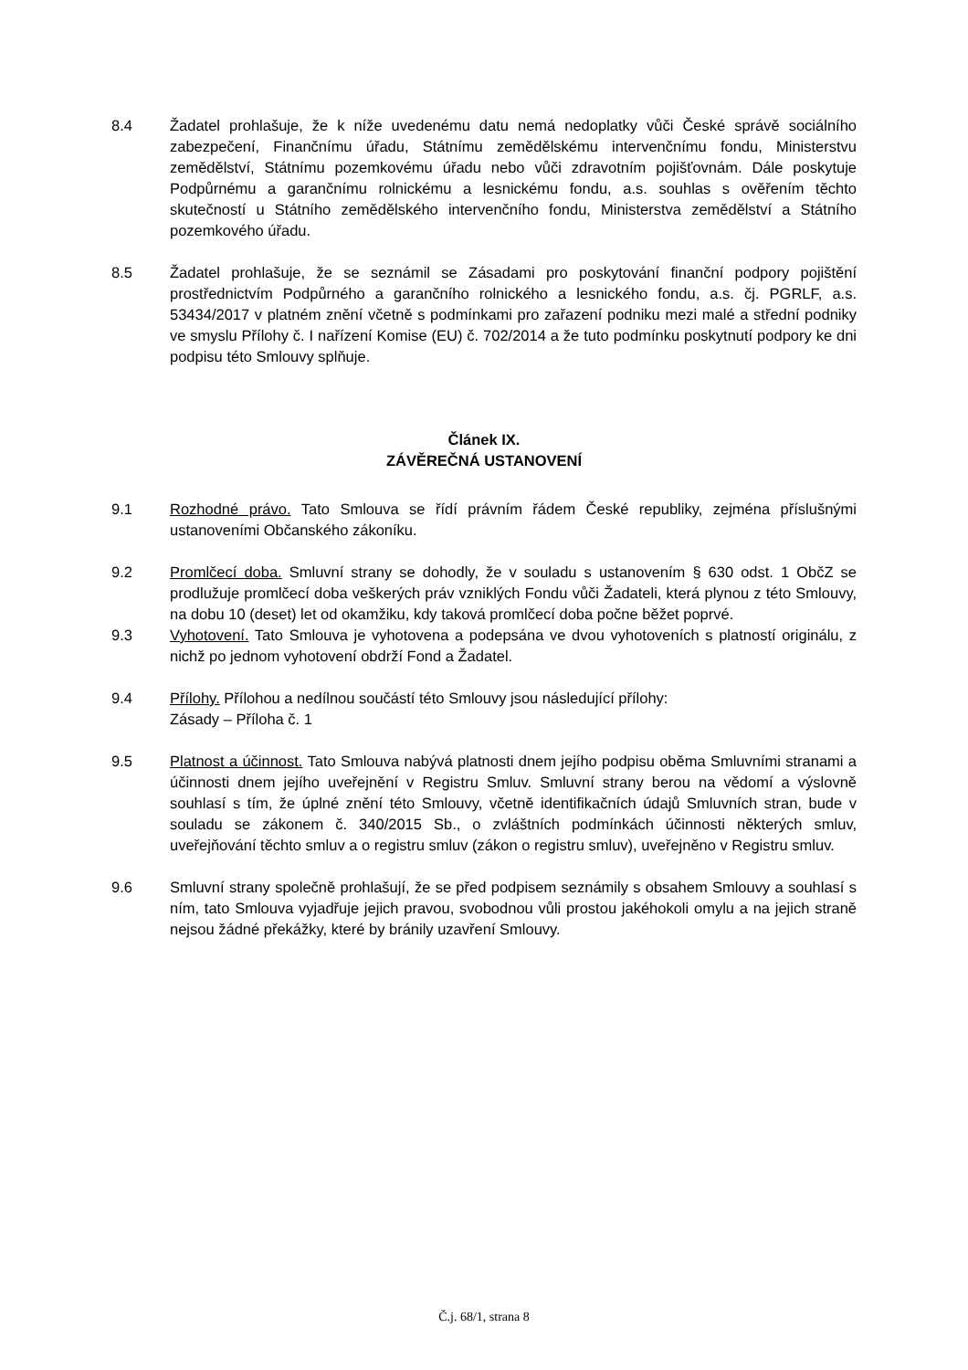8.4 Žadatel prohlašuje, že k níže uvedenému datu nemá nedoplatky vůči České správě sociálního zabezpečení, Finančnímu úřadu, Státnímu zemědělskému intervenčnímu fondu, Ministerstvu zemědělství, Státnímu pozemkovému úřadu nebo vůči zdravotním pojišťovnám. Dále poskytuje Podpůrnému a garančnímu rolnickému a lesnickému fondu, a.s. souhlas s ověřením těchto skutečností u Státního zemědělského intervenčního fondu, Ministerstva zemědělství a Státního pozemkového úřadu.
8.5 Žadatel prohlašuje, že se seznámil se Zásadami pro poskytování finanční podpory pojištění prostřednictvím Podpůrného a garančního rolnického a lesnického fondu, a.s. čj. PGRLF, a.s. 53434/2017 v platném znění včetně s podmínkami pro zařazení podniku mezi malé a střední podniky ve smyslu Přílohy č. I nařízení Komise (EU) č. 702/2014 a že tuto podmínku poskytnutí podpory ke dni podpisu této Smlouvy splňuje.
Článek IX.
ZÁVĚREČNÁ USTANOVENÍ
9.1 Rozhodné právo. Tato Smlouva se řídí právním řádem České republiky, zejména příslušnými ustanoveními Občanského zákoníku.
9.2 Promlčecí doba. Smluvní strany se dohodly, že v souladu s ustanovením § 630 odst. 1 ObčZ se prodlužuje promlčecí doba veškerých práv vzniklých Fondu vůči Žadateli, která plynou z této Smlouvy, na dobu 10 (deset) let od okamžiku, kdy taková promlčecí doba počne běžet poprvé.
9.3 Vyhotovení. Tato Smlouva je vyhotovena a podepsána ve dvou vyhotoveních s platností originálu, z nichž po jednom vyhotovení obdrží Fond a Žadatel.
9.4 Přílohy. Přílohou a nedílnou součástí této Smlouvy jsou následující přílohy:
Zásady – Příloha č. 1
9.5 Platnost a účinnost. Tato Smlouva nabývá platnosti dnem jejího podpisu oběma Smluvními stranami a účinnosti dnem jejího uveřejnění v Registru Smluv. Smluvní strany berou na vědomí a výslovně souhlasí s tím, že úplné znění této Smlouvy, včetně identifikačních údajů Smluvních stran, bude v souladu se zákonem č. 340/2015 Sb., o zvláštních podmínkách účinnosti některých smluv, uveřejňování těchto smluv a o registru smluv (zákon o registru smluv), uveřejněno v Registru smluv.
9.6 Smluvní strany společně prohlašují, že se před podpisem seznámily s obsahem Smlouvy a souhlasí s ním, tato Smlouva vyjadřuje jejich pravou, svobodnou vůli prostou jakéhokoli omylu a na jejich straně nejsou žádné překážky, které by bránily uzavření Smlouvy.
Č.j. 68/1, strana 8